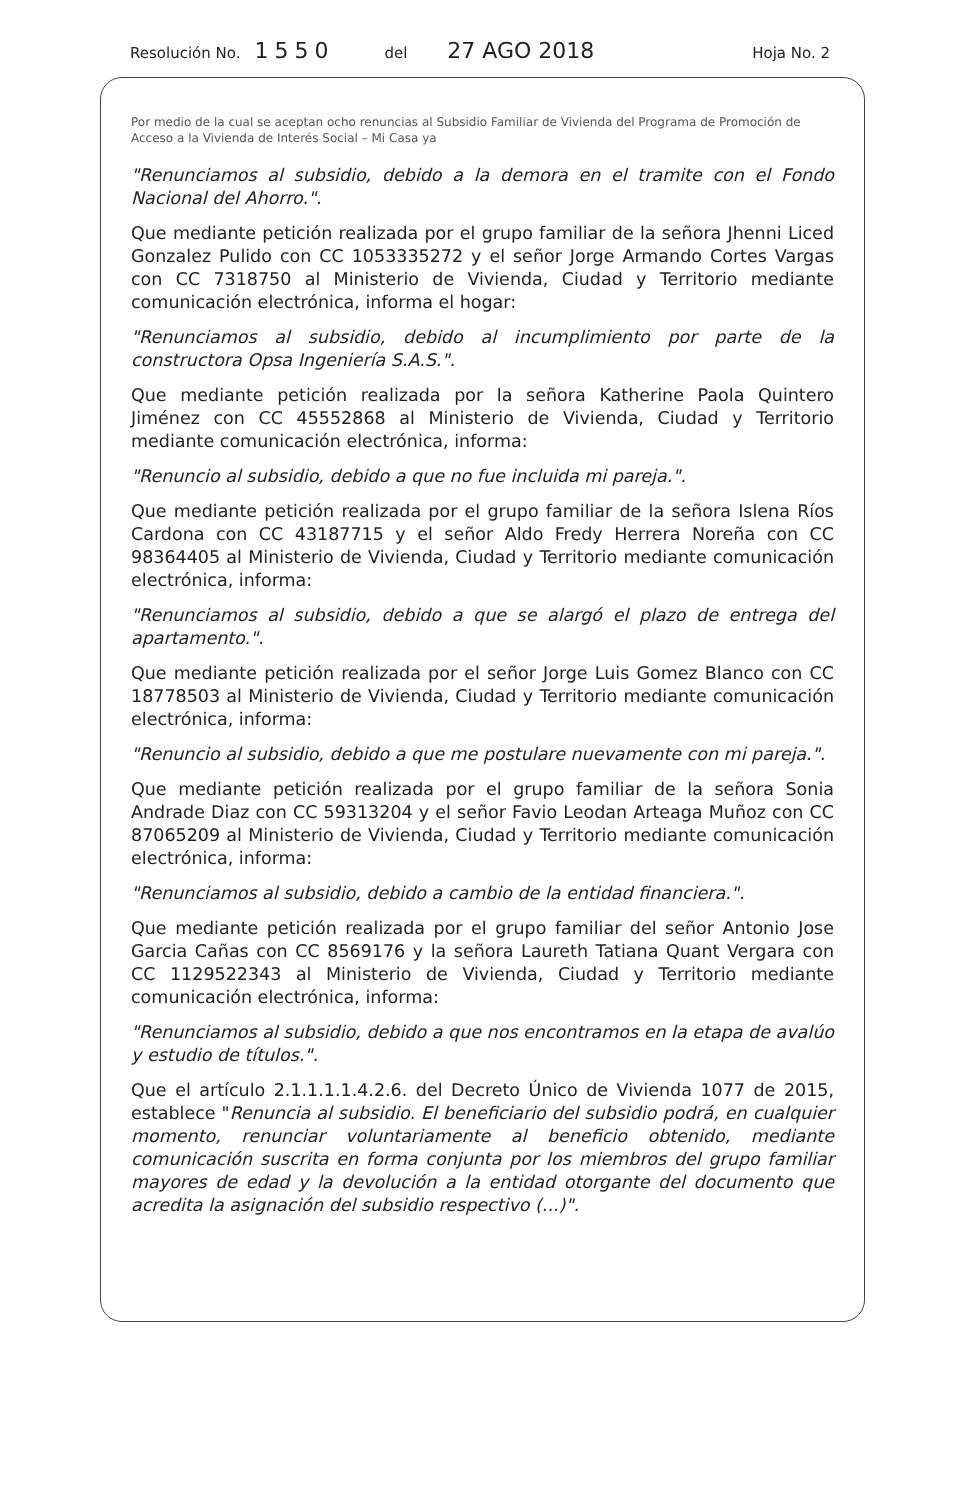Resolución No. 1550 del 27 AGO 2018 Hoja No. 2
Por medio de la cual se aceptan ocho renuncias al Subsidio Familiar de Vivienda del Programa de Promoción de Acceso a la Vivienda de Interés Social – Mi Casa ya
"Renunciamos al subsidio, debido a la demora en el tramite con el Fondo Nacional del Ahorro.".
Que mediante petición realizada por el grupo familiar de la señora Jhenni Liced Gonzalez Pulido con CC 1053335272 y el señor Jorge Armando Cortes Vargas con CC 7318750 al Ministerio de Vivienda, Ciudad y Territorio mediante comunicación electrónica, informa el hogar:
"Renunciamos al subsidio, debido al incumplimiento por parte de la constructora Opsa Ingeniería S.A.S.".
Que mediante petición realizada por la señora Katherine Paola Quintero Jiménez con CC 45552868 al Ministerio de Vivienda, Ciudad y Territorio mediante comunicación electrónica, informa:
"Renuncio al subsidio, debido a que no fue incluida mi pareja.".
Que mediante petición realizada por el grupo familiar de la señora Islena Ríos Cardona con CC 43187715 y el señor Aldo Fredy Herrera Noreña con CC 98364405 al Ministerio de Vivienda, Ciudad y Territorio mediante comunicación electrónica, informa:
"Renunciamos al subsidio, debido a que se alargó el plazo de entrega del apartamento.".
Que mediante petición realizada por el señor Jorge Luis Gomez Blanco con CC 18778503 al Ministerio de Vivienda, Ciudad y Territorio mediante comunicación electrónica, informa:
"Renuncio al subsidio, debido a que me postulare nuevamente con mi pareja.".
Que mediante petición realizada por el grupo familiar de la señora Sonia Andrade Diaz con CC 59313204 y el señor Favio Leodan Arteaga Muñoz con CC 87065209 al Ministerio de Vivienda, Ciudad y Territorio mediante comunicación electrónica, informa:
"Renunciamos al subsidio, debido a cambio de la entidad financiera.".
Que mediante petición realizada por el grupo familiar del señor Antonio Jose Garcia Cañas con CC 8569176 y la señora Laureth Tatiana Quant Vergara con CC 1129522343 al Ministerio de Vivienda, Ciudad y Territorio mediante comunicación electrónica, informa:
"Renunciamos al subsidio, debido a que nos encontramos en la etapa de avalúo y estudio de títulos.".
Que el artículo 2.1.1.1.1.4.2.6. del Decreto Único de Vivienda 1077 de 2015, establece "Renuncia al subsidio. El beneficiario del subsidio podrá, en cualquier momento, renunciar voluntariamente al beneficio obtenido, mediante comunicación suscrita en forma conjunta por los miembros del grupo familiar mayores de edad y la devolución a la entidad otorgante del documento que acredita la asignación del subsidio respectivo (...)".